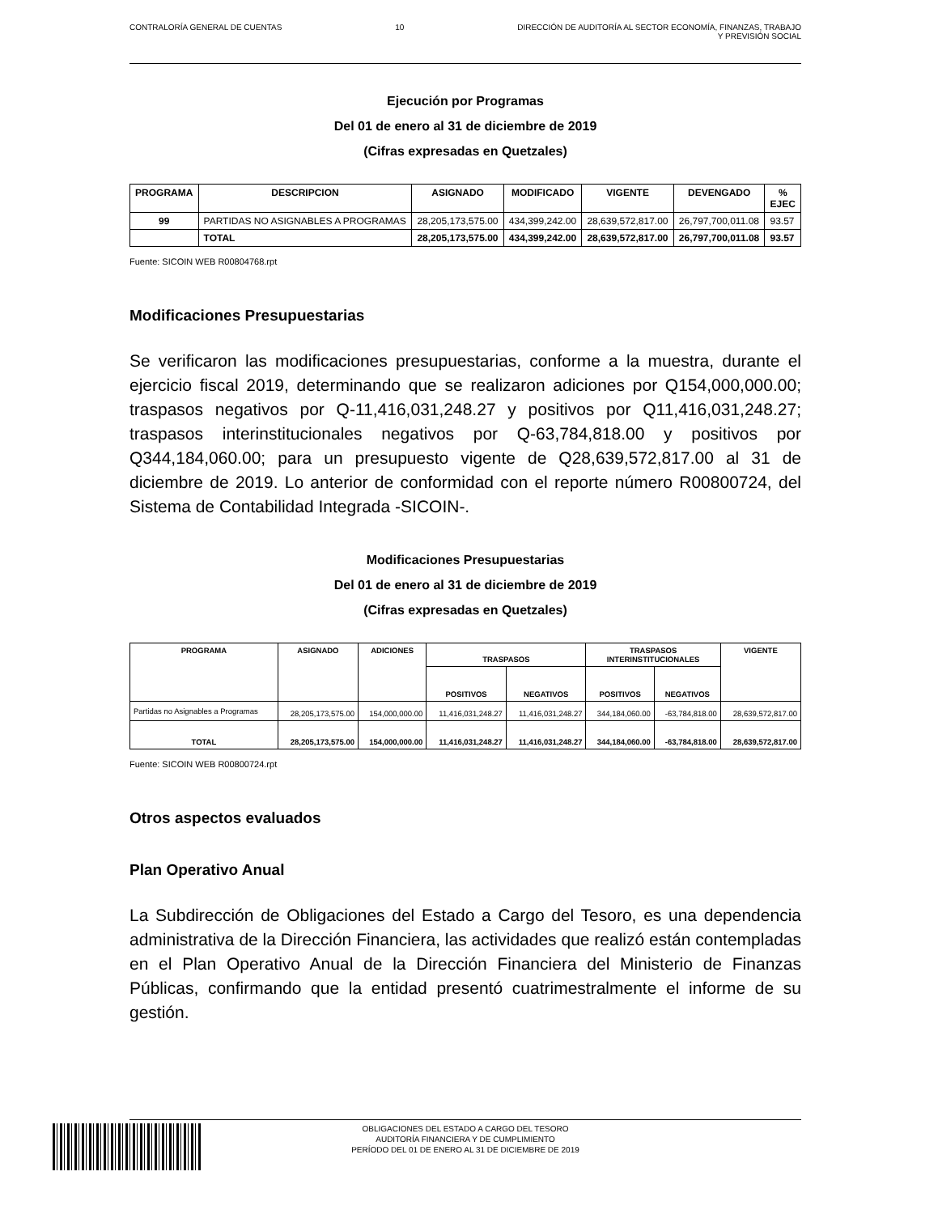CONTRALORÍA GENERAL DE CUENTAS 10 DIRECCIÓN DE AUDITORÍA AL SECTOR ECONOMÍA, FINANZAS, TRABAJO
Y PREVISIÓN SOCIAL
Ejecución por Programas
Del 01 de enero al 31 de diciembre de 2019
(Cifras expresadas en Quetzales)
| PROGRAMA | DESCRIPCION | ASIGNADO | MODIFICADO | VIGENTE | DEVENGADO | % EJEC |
| --- | --- | --- | --- | --- | --- | --- |
| 99 | PARTIDAS NO ASIGNABLES A PROGRAMAS | 28,205,173,575.00 | 434,399,242.00 | 28,639,572,817.00 | 26,797,700,011.08 | 93.57 |
| | TOTAL | 28,205,173,575.00 | 434,399,242.00 | 28,639,572,817.00 | 26,797,700,011.08 | 93.57 |
Fuente: SICOIN WEB R00804768.rpt
Modificaciones Presupuestarias
Se verificaron las modificaciones presupuestarias, conforme a la muestra, durante el ejercicio fiscal 2019, determinando que se realizaron adiciones por Q154,000,000.00; traspasos negativos por Q-11,416,031,248.27 y positivos por Q11,416,031,248.27; traspasos interinstitucionales negativos por Q-63,784,818.00 y positivos por Q344,184,060.00; para un presupuesto vigente de Q28,639,572,817.00 al 31 de diciembre de 2019. Lo anterior de conformidad con el reporte número R00800724, del Sistema de Contabilidad Integrada -SICOIN-.
Modificaciones Presupuestarias
Del 01 de enero al 31 de diciembre de 2019
(Cifras expresadas en Quetzales)
| PROGRAMA | ASIGNADO | ADICIONES | TRASPASOS | | TRASPASOS INTERINSTITUCIONALES | | VIGENTE |
| --- | --- | --- | --- | --- | --- | --- | --- |
| | | | POSITIVOS | NEGATIVOS | POSITIVOS | NEGATIVOS | |
| Partidas no Asignables a Programas | 28,205,173,575.00 | 154,000,000.00 | 11,416,031,248.27 | 11,416,031,248.27 | 344,184,060.00 | -63,784,818.00 | 28,639,572,817.00 |
| TOTAL | 28,205,173,575.00 | 154,000,000.00 | 11,416,031,248.27 | 11,416,031,248.27 | 344,184,060.00 | -63,784,818.00 | 28,639,572,817.00 |
Fuente: SICOIN WEB R00800724.rpt
Otros aspectos evaluados
Plan Operativo Anual
La Subdirección de Obligaciones del Estado a Cargo del Tesoro, es una dependencia administrativa de la Dirección Financiera, las actividades que realizó están contempladas en el Plan Operativo Anual de la Dirección Financiera del Ministerio de Finanzas Públicas, confirmando que la entidad presentó cuatrimestralmente el informe de su gestión.
OBLIGACIONES DEL ESTADO A CARGO DEL TESORO
AUDITORÍA FINANCIERA Y DE CUMPLIMIENTO
PERÍODO DEL 01 DE ENERO AL 31 DE DICIEMBRE DE 2019